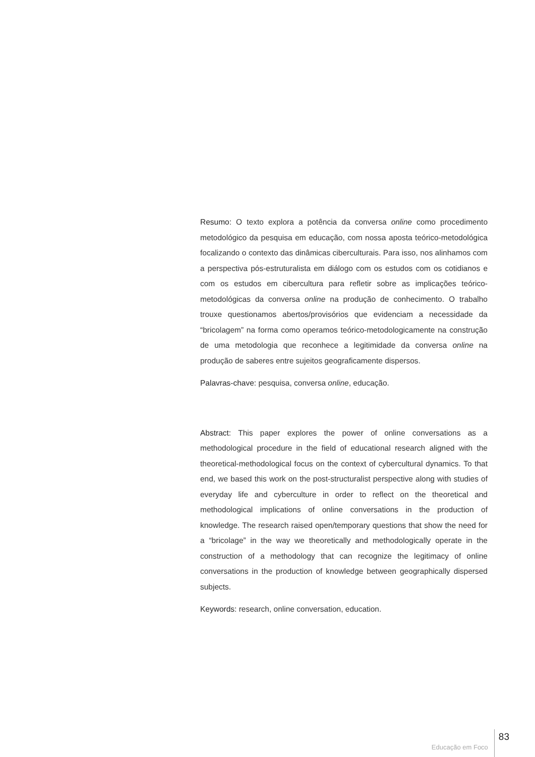Resumo: O texto explora a potência da conversa online como procedimento metodológico da pesquisa em educação, com nossa aposta teórico-metodológica focalizando o contexto das dinâmicas ciberculturais. Para isso, nos alinhamos com a perspectiva pós-estruturalista em diálogo com os estudos com os cotidianos e com os estudos em cibercultura para refletir sobre as implicações teórico-metodológicas da conversa online na produção de conhecimento. O trabalho trouxe questionamos abertos/provisórios que evidenciam a necessidade da “bricolagem” na forma como operamos teórico-metodologicamente na construção de uma metodologia que reconhece a legitimidade da conversa online na produção de saberes entre sujeitos geograficamente dispersos.
Palavras-chave: pesquisa, conversa online, educação.
Abstract: This paper explores the power of online conversations as a methodological procedure in the field of educational research aligned with the theoretical-methodological focus on the context of cybercultural dynamics. To that end, we based this work on the post-structuralist perspective along with studies of everyday life and cyberculture in order to reflect on the theoretical and methodological implications of online conversations in the production of knowledge. The research raised open/temporary questions that show the need for a “bricolage” in the way we theoretically and methodologically operate in the construction of a methodology that can recognize the legitimacy of online conversations in the production of knowledge between geographically dispersed subjects.
Keywords: research, online conversation, education.
Educação em Foco 83